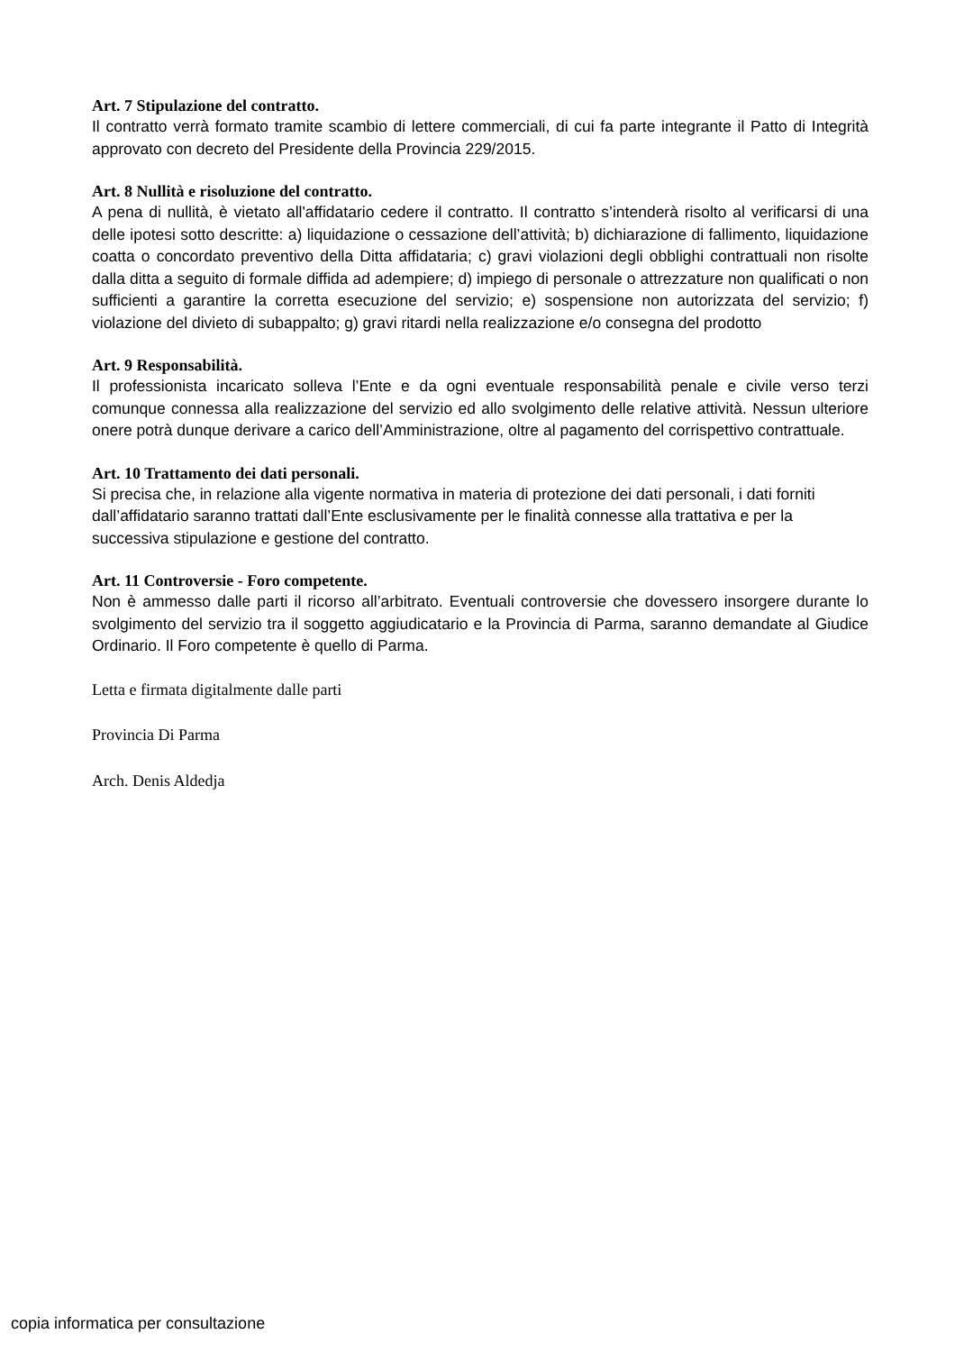Art. 7 Stipulazione del contratto.
Il contratto verrà formato tramite scambio di lettere commerciali, di cui fa parte integrante il Patto di Integrità approvato con decreto del Presidente della Provincia 229/2015.
Art. 8 Nullità e risoluzione del contratto.
A pena di nullità, è vietato all'affidatario cedere il contratto. Il contratto s’intenderà risolto al verificarsi di una delle ipotesi sotto descritte: a) liquidazione o cessazione dell’attività; b) dichiarazione di fallimento, liquidazione coatta o concordato preventivo della Ditta affidataria; c) gravi violazioni degli obblighi contrattuali non risolte dalla ditta a seguito di formale diffida ad adempiere; d) impiego di personale o attrezzature non qualificati o non sufficienti a garantire la corretta esecuzione del servizio; e) sospensione non autorizzata del servizio; f) violazione del divieto di subappalto; g) gravi ritardi nella realizzazione e/o consegna del prodotto
Art. 9 Responsabilità.
Il professionista incaricato solleva l’Ente e da ogni eventuale responsabilità penale e civile verso terzi comunque connessa alla realizzazione del servizio ed allo svolgimento delle relative attività. Nessun ulteriore onere potrà dunque derivare a carico dell’Amministrazione, oltre al pagamento del corrispettivo contrattuale.
Art. 10 Trattamento dei dati personali.
Si precisa che, in relazione alla vigente normativa in materia di protezione dei dati personali, i dati forniti dall’affidatario saranno trattati dall’Ente esclusivamente per le finalità connesse alla trattativa e per la successiva stipulazione e gestione del contratto.
Art. 11 Controversie - Foro competente.
Non è ammesso dalle parti il ricorso all’arbitrato. Eventuali controversie che dovessero insorgere durante lo svolgimento del servizio tra il soggetto aggiudicatario e la Provincia di Parma, saranno demandate al Giudice Ordinario. Il Foro competente è quello di Parma.
Letta e firmata digitalmente dalle parti
Provincia Di Parma
Arch. Denis Aldedja
copia informatica per consultazione